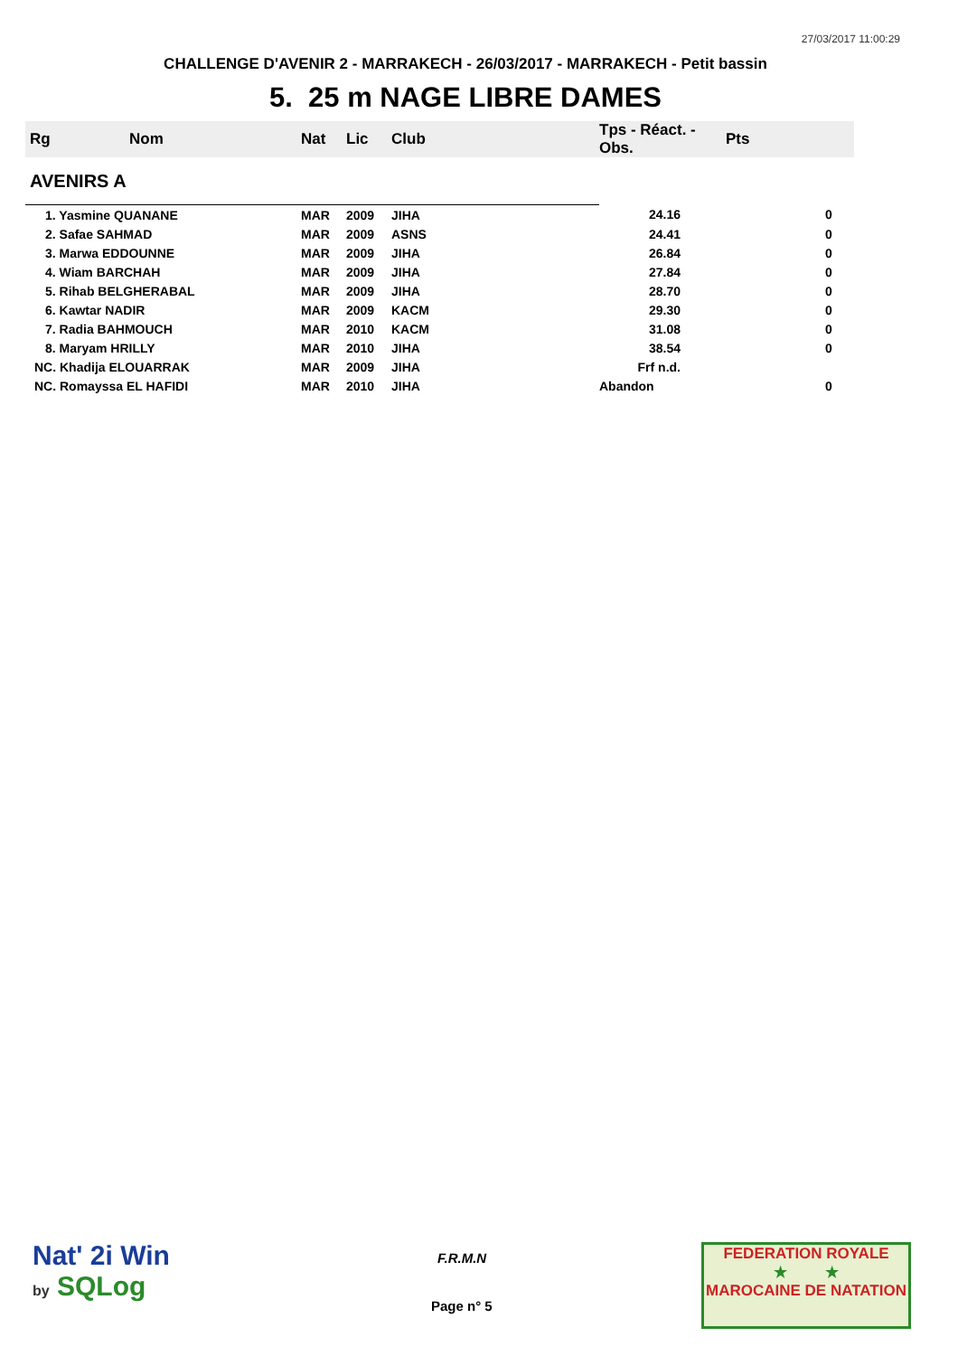27/03/2017 11:00:29
CHALLENGE D'AVENIR 2 - MARRAKECH - 26/03/2017 - MARRAKECH - Petit bassin
5. 25 m NAGE LIBRE DAMES
| Rg | Nom | Nat | Lic | Club | Tps - Réact. - Obs. | Pts |
| --- | --- | --- | --- | --- | --- | --- |
| AVENIRS A | | | | | | |
| 1. Yasmine QUANANE | | MAR | 2009 | JIHA | 24.16 | 0 |
| 2. Safae SAHMAD | | MAR | 2009 | ASNS | 24.41 | 0 |
| 3. Marwa EDDOUNNE | | MAR | 2009 | JIHA | 26.84 | 0 |
| 4. Wiam BARCHAH | | MAR | 2009 | JIHA | 27.84 | 0 |
| 5. Rihab BELGHERABAL | | MAR | 2009 | JIHA | 28.70 | 0 |
| 6. Kawtar NADIR | | MAR | 2009 | KACM | 29.30 | 0 |
| 7. Radia BAHMOUCH | | MAR | 2010 | KACM | 31.08 | 0 |
| 8. Maryam HRILLY | | MAR | 2010 | JIHA | 38.54 | 0 |
| NC. Khadija ELOUARRAK | | MAR | 2009 | JIHA | Frf n.d. | |
| NC. Romayssa EL HAFIDI | | MAR | 2010 | JIHA | Abandon | 0 |
Nat' 2i Win
by SQLog
F.R.M.N
Page n° 5
FEDERATION ROYALE
★ ★
MAROCAINE DE NATATION